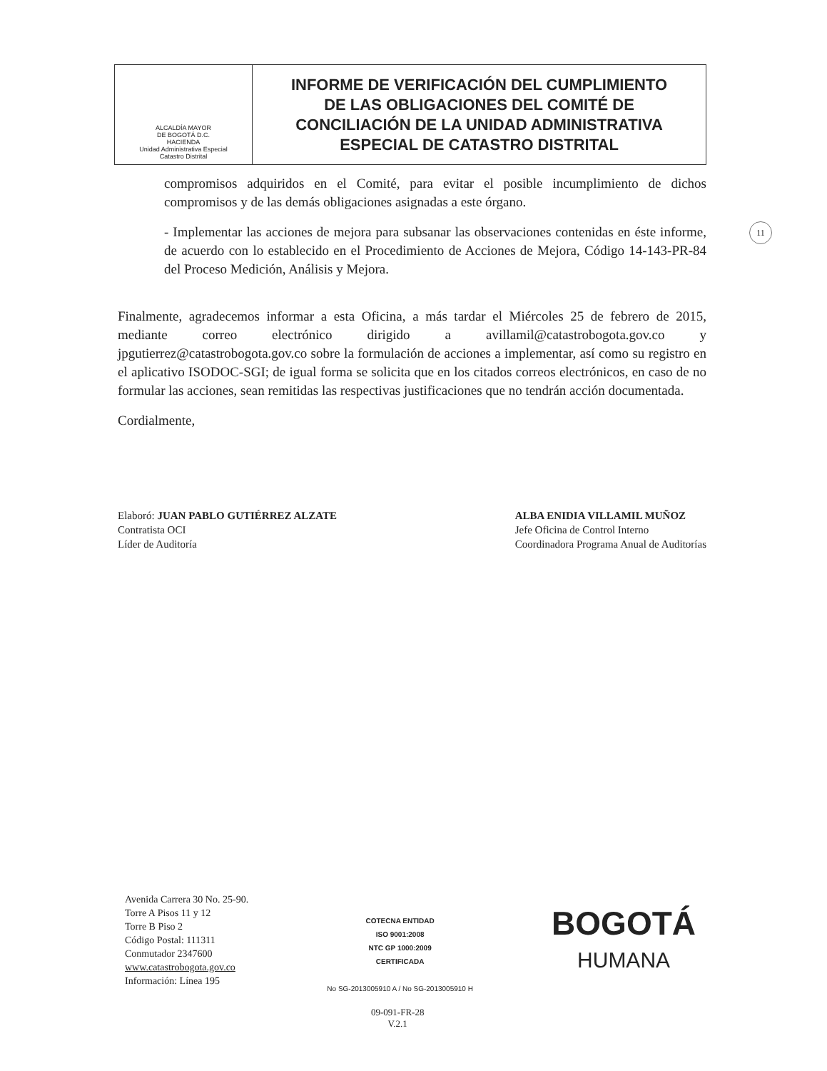| ALCALDÍA MAYOR DE BOGOTÁ D.C. HACIENDA Unidad Administrativa Especial Catastro Distrital | INFORME DE VERIFICACIÓN DEL CUMPLIMIENTO DE LAS OBLIGACIONES DEL COMITÉ DE CONCILIACIÓN DE LA UNIDAD ADMINISTRATIVA ESPECIAL DE CATASTRO DISTRITAL |
11
compromisos adquiridos en el Comité, para evitar el posible incumplimiento de dichos compromisos y de las demás obligaciones asignadas a este órgano.
- Implementar las acciones de mejora para subsanar las observaciones contenidas en éste informe, de acuerdo con lo establecido en el Procedimiento de Acciones de Mejora, Código 14-143-PR-84 del Proceso Medición, Análisis y Mejora.
Finalmente, agradecemos informar a esta Oficina, a más tardar el Miércoles 25 de febrero de 2015, mediante correo electrónico dirigido a avillamil@catastrobogota.gov.co y jpgutierrez@catastrobogota.gov.co sobre la formulación de acciones a implementar, así como su registro en el aplicativo ISODOC-SGI; de igual forma se solicita que en los citados correos electrónicos, en caso de no formular las acciones, sean remitidas las respectivas justificaciones que no tendrán acción documentada.
Cordialmente,
Elaboró: JUAN PABLO GUTIÉRREZ ALZATE
Contratista OCI
Líder de Auditoría
ALBA ENIDIA VILLAMIL MUÑOZ
Jefe Oficina de Control Interno
Coordinadora Programa Anual de Auditorías
Avenida Carrera 30 No. 25-90.
Torre A Pisos 11 y 12
Torre B Piso 2
Código Postal: 111311
Conmutador 2347600
www.catastrobogota.gov.co
Información: Línea 195
COTECNA ENTIDAD
ISO 9001:2008
NTC GP 1000:2009
CERTIFICADA
No SG-2013005910 A / No SG-2013005910 H
BOGOTÁ
HUMANA
09-091-FR-28
V.2.1